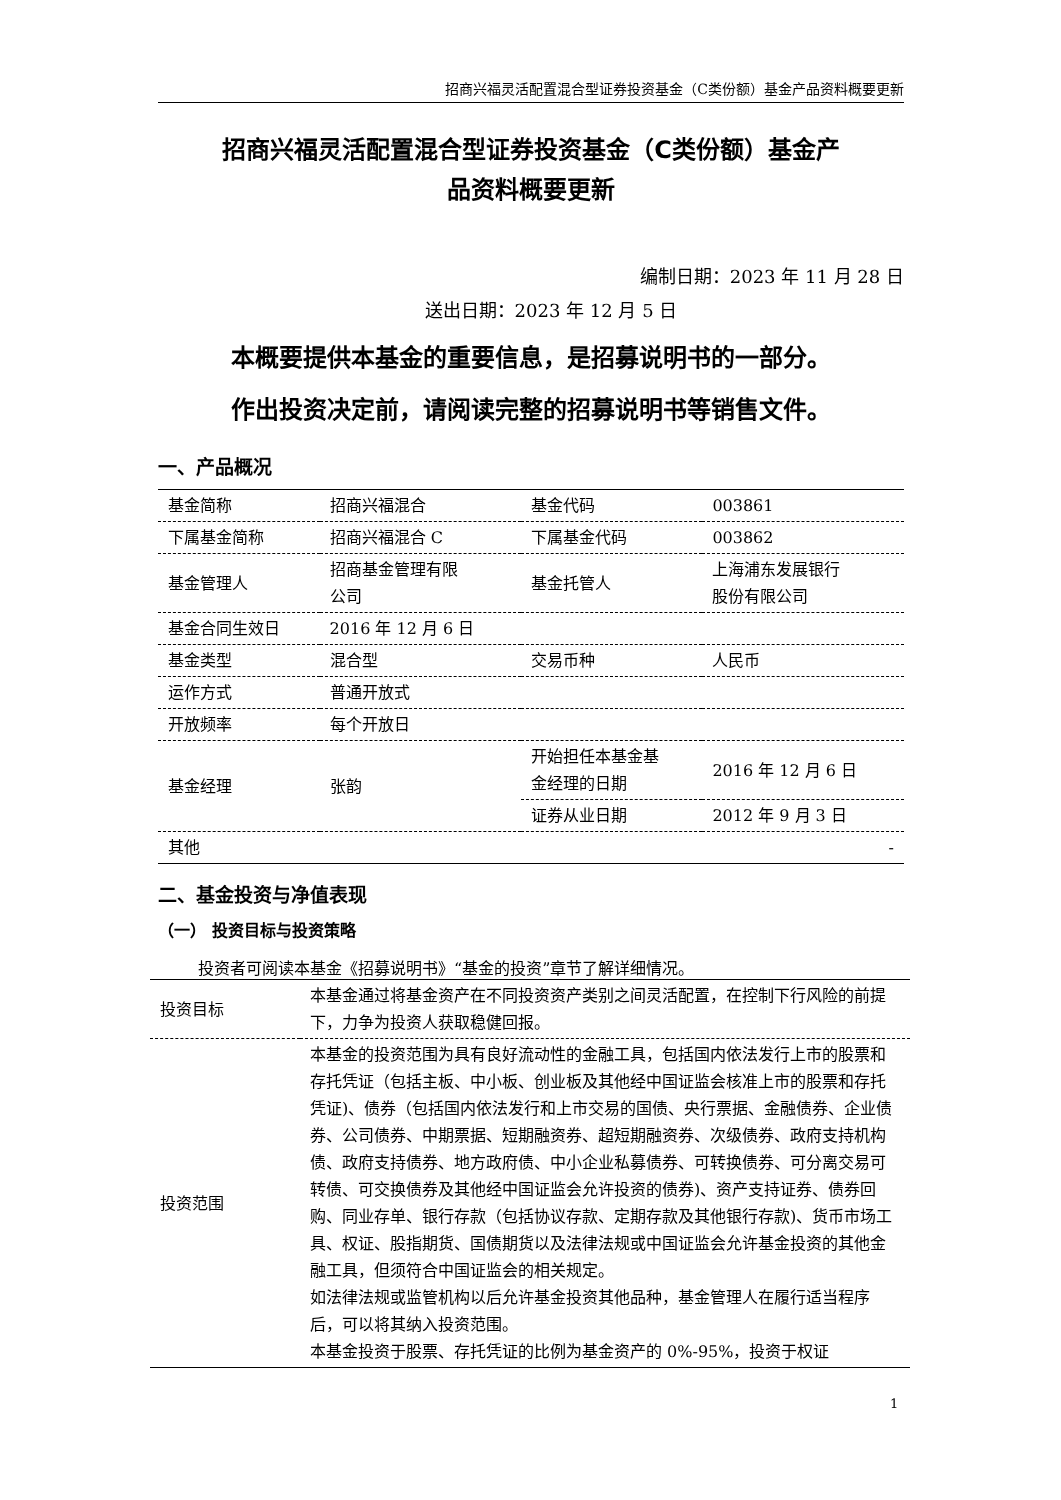招商兴福灵活配置混合型证券投资基金（C类份额）基金产品资料概要更新
招商兴福灵活配置混合型证券投资基金（C类份额）基金产
品资料概要更新
编制日期：2023 年 11 月 28 日
送出日期：2023 年 12 月 5 日
本概要提供本基金的重要信息，是招募说明书的一部分。
作出投资决定前，请阅读完整的招募说明书等销售文件。
一、产品概况
| 基金简称 | 招商兴福混合 | 基金代码 | 003861 |
| 下属基金简称 | 招商兴福混合 C | 下属基金代码 | 003862 |
| 基金管理人 | 招商基金管理有限 公司 | 基金托管人 | 上海浦东发展银行 股份有限公司 |
| 基金合同生效日 | 2016 年 12 月 6 日 | | |
| 基金类型 | 混合型 | 交易币种 | 人民币 |
| 运作方式 | 普通开放式 | | |
| 开放频率 | 每个开放日 | | |
| 基金经理 | 张韵 | 开始担任本基金基 金经理的日期 | 2016 年 12 月 6 日 |
| | | 证券从业日期 | 2012 年 9 月 3 日 |
| 其他 | - | | |
二、基金投资与净值表现
（一） 投资目标与投资策略
投资者可阅读本基金《招募说明书》“基金的投资”章节了解详细情况。
| 投资目标 | 本基金通过将基金资产在不同投资资产类别之间灵活配置，在控制下行风险的前提下，力争为投资人获取稳健回报。 |
| 投资范围 | 本基金的投资范围为具有良好流动性的金融工具，包括国内依法发行上市的股票和存托凭证（包括主板、中小板、创业板及其他经中国证监会核准上市的股票和存托凭证)、债券（包括国内依法发行和上市交易的国债、央行票据、金融债券、企业债券、公司债券、中期票据、短期融资券、超短期融资券、次级债券、政府支持机构债、政府支持债券、地方政府债、中小企业私募债券、可转换债券、可分离交易可转债、可交换债券及其他经中国证监会允许投资的债券)、资产支持证券、债券回购、同业存单、银行存款（包括协议存款、定期存款及其他银行存款)、货币市场工具、权证、股指期货、国债期货以及法律法规或中国证监会允许基金投资的其他金融工具，但须符合中国证监会的相关规定。 如法律法规或监管机构以后允许基金投资其他品种，基金管理人在履行适当程序后，可以将其纳入投资范围。 本基金投资于股票、存托凭证的比例为基金资产的 0%-95%，投资于权证 |
1